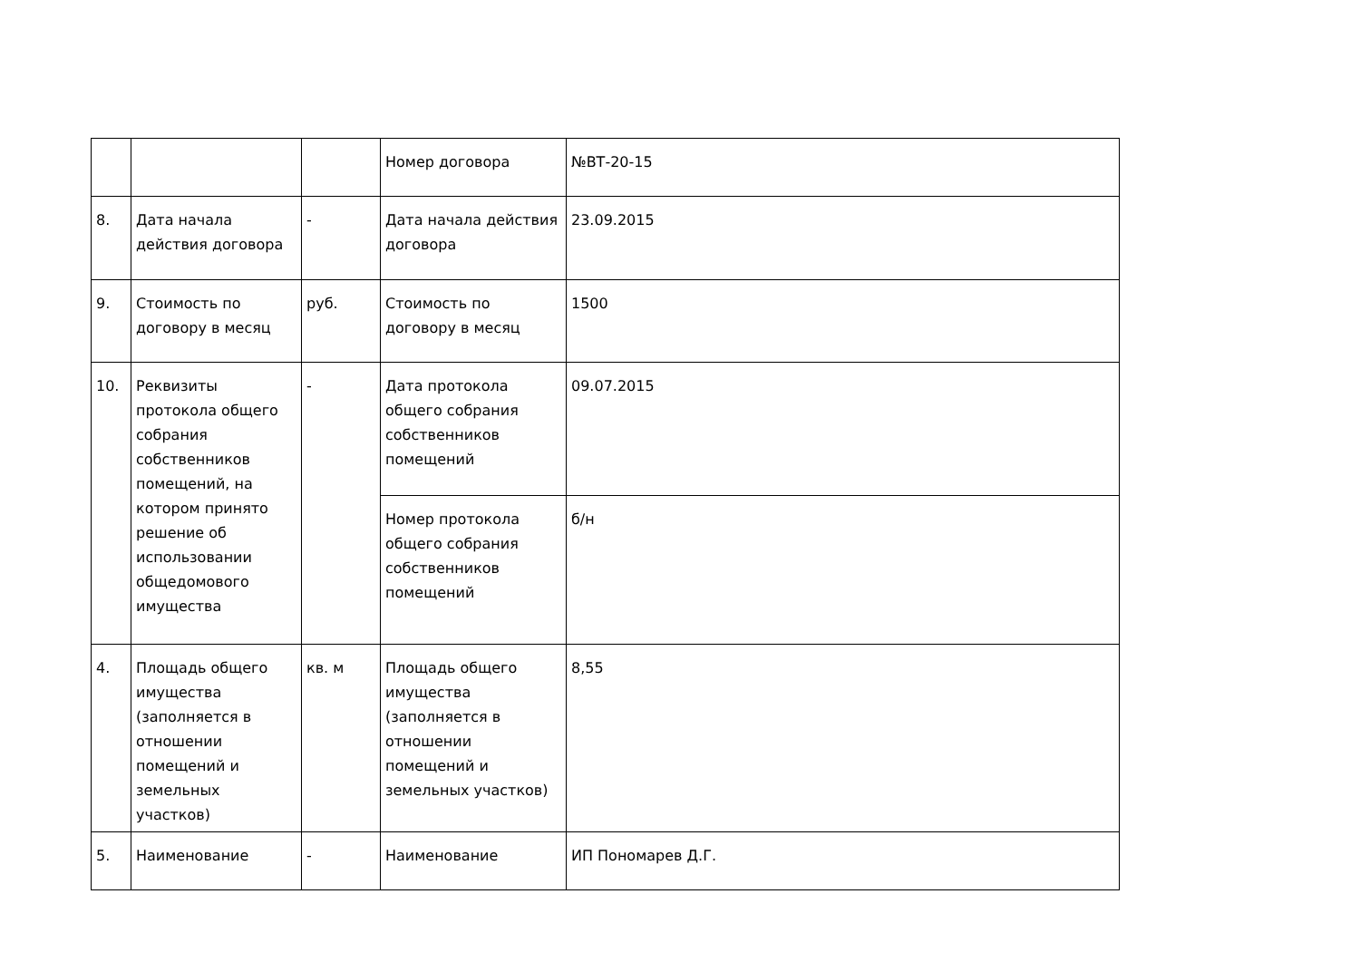| | | | Номер договора | №ВТ-20-15 |
| 8. | Дата начала действия договора | - | Дата начала действия договора | 23.09.2015 |
| 9. | Стоимость по договору в месяц | руб. | Стоимость по договору в месяц | 1500 |
| 10. | Реквизиты протокола общего собрания собственников помещений, на котором принято решение об использовании общедомового имущества | - | Дата протокола общего собрания собственников помещений | 09.07.2015 |
| | | | Номер протокола общего собрания собственников помещений | б/н |
| 4. | Площадь общего имущества (заполняется в отношении помещений и земельных участков) | кв. м | Площадь общего имущества (заполняется в отношении помещений и земельных участков) | 8,55 |
| 5. | Наименование | - | Наименование | ИП Пономарев Д.Г. |